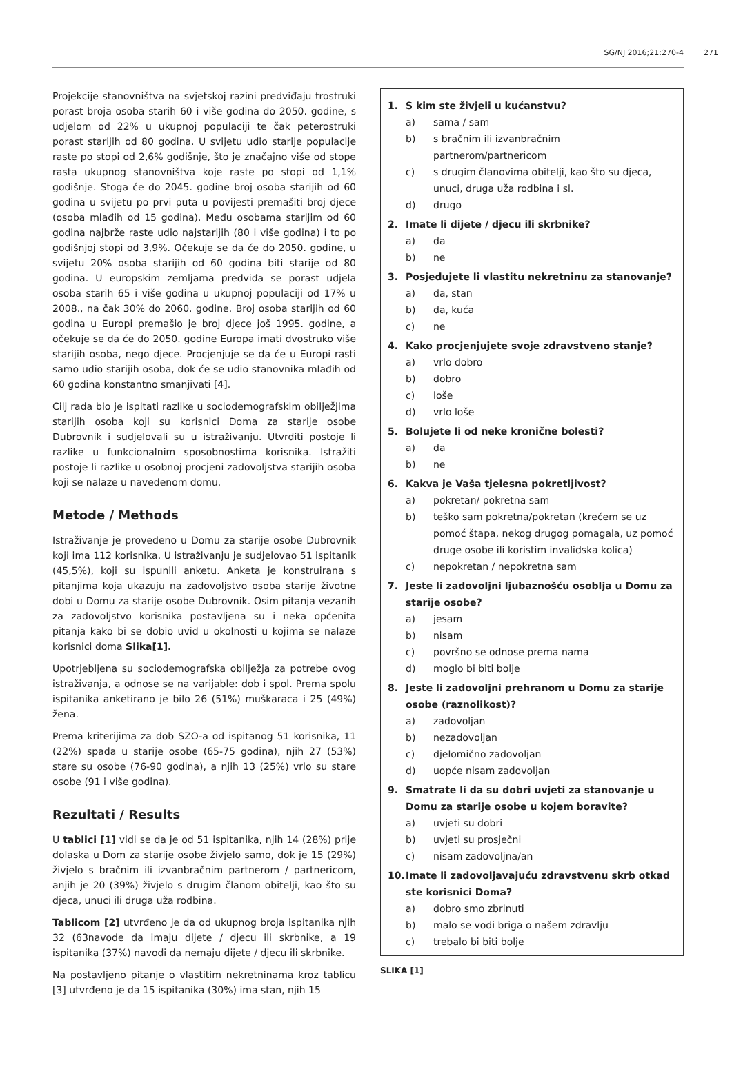SG/NJ 2016;21:270-4 271
Projekcije stanovništva na svjetskoj razini predviđaju trostruki porast broja osoba starih 60 i više godina do 2050. godine, s udjelom od 22% u ukupnoj populaciji te čak peterostruki porast starijih od 80 godina. U svijetu udio starije populacije raste po stopi od 2,6% godišnje, što je značajno više od stope rasta ukupnog stanovništva koje raste po stopi od 1,1% godišnje. Stoga će do 2045. godine broj osoba starijih od 60 godina u svijetu po prvi puta u povijesti premašiti broj djece (osoba mlađih od 15 godina). Među osobama starijim od 60 godina najbrže raste udio najstarijih (80 i više godina) i to po godišnjoj stopi od 3,9%. Očekuje se da će do 2050. godine, u svijetu 20% osoba starijih od 60 godina biti starije od 80 godina. U europskim zemljama predviđa se porast udjela osoba starih 65 i više godina u ukupnoj populaciji od 17% u 2008., na čak 30% do 2060. godine. Broj osoba starijih od 60 godina u Europi premašio je broj djece još 1995. godine, a očekuje se da će do 2050. godine Europa imati dvostruko više starijih osoba, nego djece. Procjenjuje se da će u Europi rasti samo udio starijih osoba, dok će se udio stanovnika mlađih od 60 godina konstantno smanjivati [4].
Cilj rada bio je ispitati razlike u sociodemografskim obilježjima starijih osoba koji su korisnici Doma za starije osobe Dubrovnik i sudjelovali su u istraživanju. Utvrditi postoje li razlike u funkcionalnim sposobnostima korisnika. Istražiti postoje li razlike u osobnoj procjeni zadovoljstva starijih osoba koji se nalaze u navedenom domu.
Metode / Methods
Istraživanje je provedeno u Domu za starije osobe Dubrovnik koji ima 112 korisnika. U istraživanju je sudjelovao 51 ispitanik (45,5%), koji su ispunili anketu. Anketa je konstruirana s pitanjima koja ukazuju na zadovoljstvo osoba starije životne dobi u Domu za starije osobe Dubrovnik. Osim pitanja vezanih za zadovoljstvo korisnika postavljena su i neka općenita pitanja kako bi se dobio uvid u okolnosti u kojima se nalaze korisnici doma Slika[1].
Upotrjebljena su sociodemografska obilježja za potrebe ovog istraživanja, a odnose se na varijable: dob i spol. Prema spolu ispitanika anketirano je bilo 26 (51%) muškaraca i 25 (49%) žena.
Prema kriterijima za dob SZO-a od ispitanog 51 korisnika, 11 (22%) spada u starije osobe (65-75 godina), njih 27 (53%) stare su osobe (76-90 godina), a njih 13 (25%) vrlo su stare osobe (91 i više godina).
Rezultati / Results
U tablici [1] vidi se da je od 51 ispitanika, njih 14 (28%) prije dolaska u Dom za starije osobe živjelo samo, dok je 15 (29%) živjelo s bračnim ili izvanbračnim partnerom / partnericom, anjih je 20 (39%) živjelo s drugim članom obitelji, kao što su djeca, unuci ili druga uža rodbina.
Tablicom [2] utvrđeno je da od ukupnog broja ispitanika njih 32 (63navode da imaju dijete / djecu ili skrbnike, a 19 ispitanika (37%) navodi da nemaju dijete / djecu ili skrbnike.
Na postavljeno pitanje o vlastitim nekretninama kroz tablicu [3] utvrđeno je da 15 ispitanika (30%) ima stan, njih 15
1. S kim ste živjeli u kućanstvu?
a) sama / sam
b) s bračnim ili izvanbračnim partnerom/partnericom
c) s drugim članovima obitelji, kao što su djeca, unuci, druga uža rodbina i sl.
d) drugo
2. Imate li dijete / djecu ili skrbnike?
a) da
b) ne
3. Posjedujete li vlastitu nekretninu za stanovanje?
a) da, stan
b) da, kuća
c) ne
4. Kako procjenjujete svoje zdravstveno stanje?
a) vrlo dobro
b) dobro
c) loše
d) vrlo loše
5. Bolujete li od neke kronične bolesti?
a) da
b) ne
6. Kakva je Vaša tjelesna pokretljivost?
a) pokretan/ pokretna sam
b) teško sam pokretna/pokretan (krećem se uz pomoć štapa, nekog drugog pomagala, uz pomoć druge osobe ili koristim invalidska kolica)
c) nepokretan / nepokretna sam
7. Jeste li zadovoljni ljubaznošću osoblja u Domu za starije osobe?
a) jesam
b) nisam
c) površno se odnose prema nama
d) moglo bi biti bolje
8. Jeste li zadovoljni prehranom u Domu za starije osobe (raznolikost)?
a) zadovoljan
b) nezadovoljan
c) djelomično zadovoljan
d) uopće nisam zadovoljan
9. Smatrate li da su dobri uvjeti za stanovanje u Domu za starije osobe u kojem boravite?
a) uvjeti su dobri
b) uvjeti su prosječni
c) nisam zadovoljna/an
10. Imate li zadovoljavajuću zdravstvenu skrb otkad ste korisnici Doma?
a) dobro smo zbrinuti
b) malo se vodi briga o našem zdravlju
c) trebalo bi biti bolje
SLIKA [1]